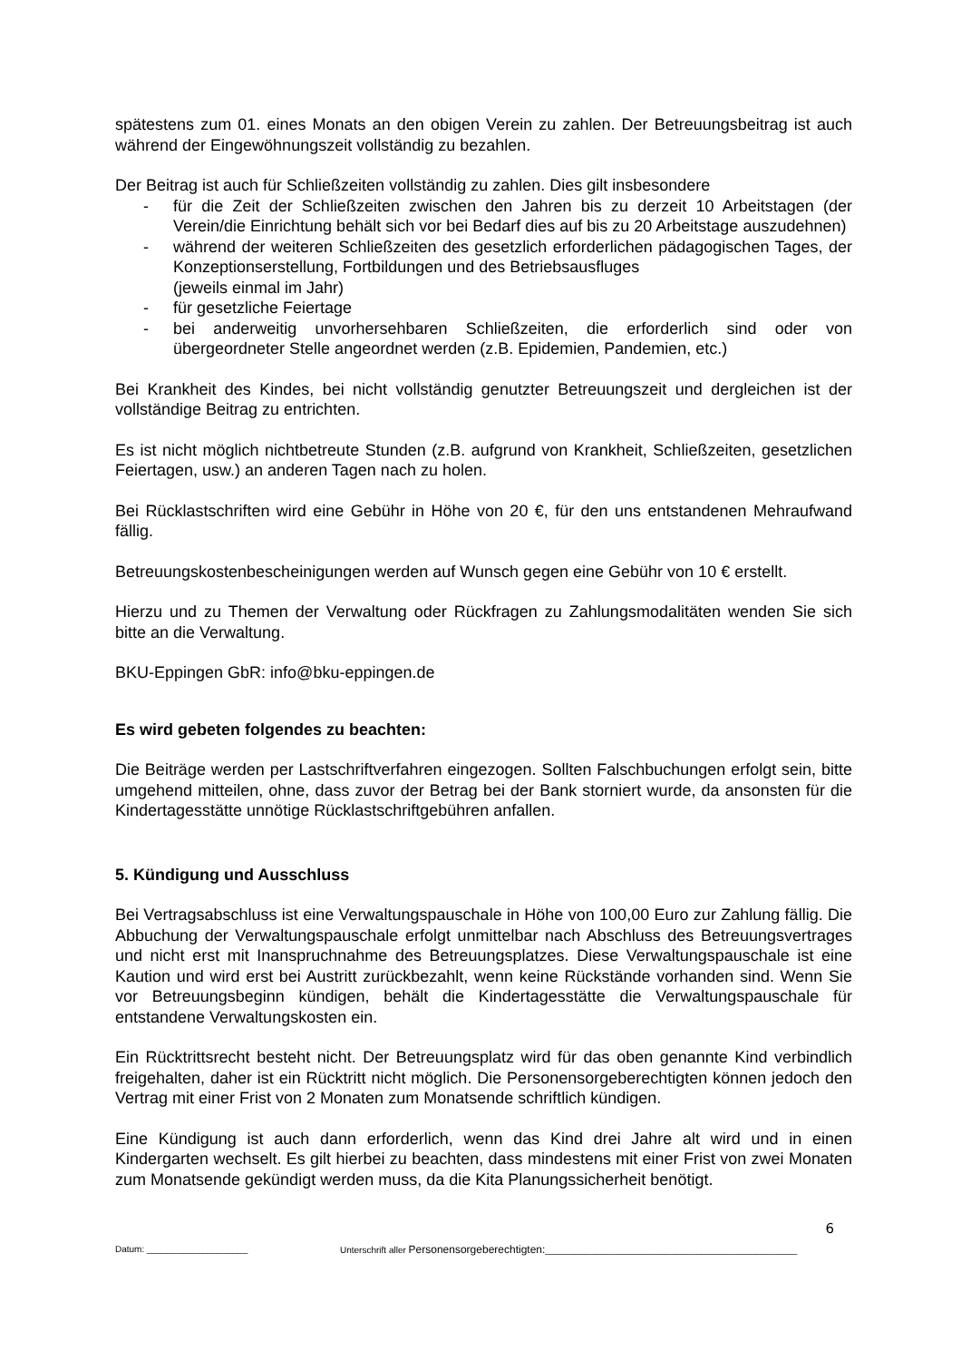spätestens zum 01. eines Monats an den obigen Verein zu zahlen. Der Betreuungsbeitrag ist auch während der Eingewöhnungszeit vollständig zu bezahlen.
Der Beitrag ist auch für Schließzeiten vollständig zu zahlen. Dies gilt insbesondere
- für die Zeit der Schließzeiten zwischen den Jahren bis zu derzeit 10 Arbeitstagen (der Verein/die Einrichtung behält sich vor bei Bedarf dies auf bis zu 20 Arbeitstage auszudehnen)
- während der weiteren Schließzeiten des gesetzlich erforderlichen pädagogischen Tages, der Konzeptionserstellung, Fortbildungen und des Betriebsausfluges
(jeweils einmal im Jahr)
- für gesetzliche Feiertage
- bei anderweitig unvorhersehbaren Schließzeiten, die erforderlich sind oder von übergeordneter Stelle angeordnet werden (z.B. Epidemien, Pandemien, etc.)
Bei Krankheit des Kindes, bei nicht vollständig genutzter Betreuungszeit und dergleichen ist der vollständige Beitrag zu entrichten.
Es ist nicht möglich nichtbetreute Stunden (z.B. aufgrund von Krankheit, Schließzeiten, gesetzlichen Feiertagen, usw.) an anderen Tagen nach zu holen.
Bei Rücklastschriften wird eine Gebühr in Höhe von 20 €, für den uns entstandenen Mehraufwand fällig.
Betreuungskostenbescheinigungen werden auf Wunsch gegen eine Gebühr von 10 € erstellt.
Hierzu und zu Themen der Verwaltung oder Rückfragen zu Zahlungsmodalitäten wenden Sie sich bitte an die Verwaltung.
BKU-Eppingen GbR: info@bku-eppingen.de
Es wird gebeten folgendes zu beachten:
Die Beiträge werden per Lastschriftverfahren eingezogen. Sollten Falschbuchungen erfolgt sein, bitte umgehend mitteilen, ohne, dass zuvor der Betrag bei der Bank storniert wurde, da ansonsten für die Kindertagesstätte unnötige Rücklastschriftgebühren anfallen.
5. Kündigung und Ausschluss
Bei Vertragsabschluss ist eine Verwaltungspauschale in Höhe von 100,00 Euro zur Zahlung fällig. Die Abbuchung der Verwaltungspauschale erfolgt unmittelbar nach Abschluss des Betreuungsvertrages und nicht erst mit Inanspruchnahme des Betreuungsplatzes. Diese Verwaltungspauschale ist eine Kaution und wird erst bei Austritt zurückbezahlt, wenn keine Rückstände vorhanden sind. Wenn Sie vor Betreuungsbeginn kündigen, behält die Kindertagesstätte die Verwaltungspauschale für entstandene Verwaltungskosten ein.
Ein Rücktrittsrecht besteht nicht. Der Betreuungsplatz wird für das oben genannte Kind verbindlich freigehalten, daher ist ein Rücktritt nicht möglich. Die Personensorgeberechtigten können jedoch den Vertrag mit einer Frist von 2 Monaten zum Monatsende schriftlich kündigen.
Eine Kündigung ist auch dann erforderlich, wenn das Kind drei Jahre alt wird und in einen Kindergarten wechselt. Es gilt hierbei zu beachten, dass mindestens mit einer Frist von zwei Monaten zum Monatsende gekündigt werden muss, da die Kita Planungssicherheit benötigt.
6
Datum: ____________________ Unterschrift aller Personensorgeberechtigten:__________________________________________________